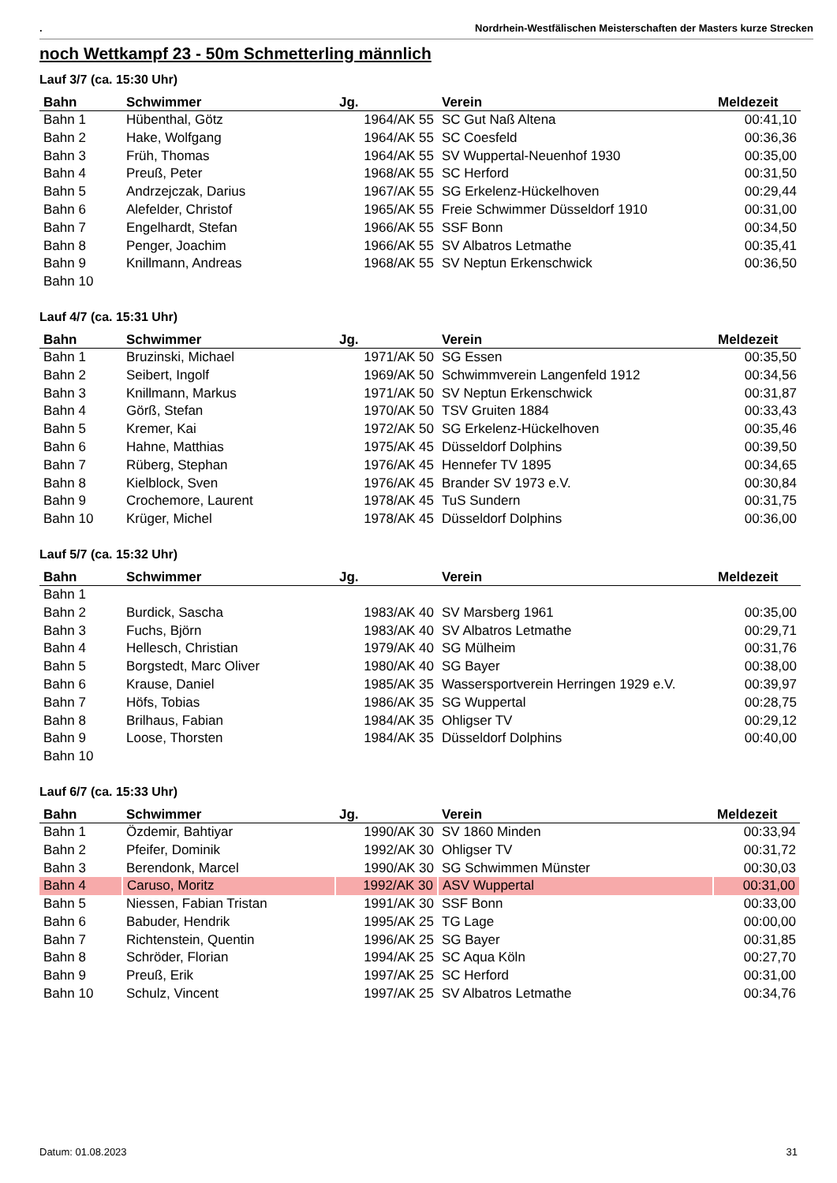. Nordrhein-Westfälischen Meisterschaften der Masters kurze Strecken
noch Wettkampf 23 - 50m Schmetterling männlich
Lauf 3/7 (ca. 15:30 Uhr)
| Bahn | Schwimmer | Jg. | Verein | Meldezeit |
| --- | --- | --- | --- | --- |
| Bahn 1 | Hübenthal, Götz | 1964/AK 55 | SC Gut Naß Altena | 00:41,10 |
| Bahn 2 | Hake, Wolfgang | 1964/AK 55 | SC Coesfeld | 00:36,36 |
| Bahn 3 | Früh, Thomas | 1964/AK 55 | SV Wuppertal-Neuenhof 1930 | 00:35,00 |
| Bahn 4 | Preuß, Peter | 1968/AK 55 | SC Herford | 00:31,50 |
| Bahn 5 | Andrzejczak, Darius | 1967/AK 55 | SG Erkelenz-Hückelhoven | 00:29,44 |
| Bahn 6 | Alefelder, Christof | 1965/AK 55 | Freie Schwimmer Düsseldorf 1910 | 00:31,00 |
| Bahn 7 | Engelhardt, Stefan | 1966/AK 55 | SSF Bonn | 00:34,50 |
| Bahn 8 | Penger, Joachim | 1966/AK 55 | SV Albatros Letmathe | 00:35,41 |
| Bahn 9 | Knillmann, Andreas | 1968/AK 55 | SV Neptun Erkenschwick | 00:36,50 |
| Bahn 10 | | | | |
Lauf 4/7 (ca. 15:31 Uhr)
| Bahn | Schwimmer | Jg. | Verein | Meldezeit |
| --- | --- | --- | --- | --- |
| Bahn 1 | Bruzinski, Michael | 1971/AK 50 | SG Essen | 00:35,50 |
| Bahn 2 | Seibert, Ingolf | 1969/AK 50 | Schwimmverein Langenfeld 1912 | 00:34,56 |
| Bahn 3 | Knillmann, Markus | 1971/AK 50 | SV Neptun Erkenschwick | 00:31,87 |
| Bahn 4 | Görß, Stefan | 1970/AK 50 | TSV Gruiten 1884 | 00:33,43 |
| Bahn 5 | Kremer, Kai | 1972/AK 50 | SG Erkelenz-Hückelhoven | 00:35,46 |
| Bahn 6 | Hahne, Matthias | 1975/AK 45 | Düsseldorf Dolphins | 00:39,50 |
| Bahn 7 | Rüberg, Stephan | 1976/AK 45 | Hennefer TV 1895 | 00:34,65 |
| Bahn 8 | Kielblock, Sven | 1976/AK 45 | Brander SV 1973 e.V. | 00:30,84 |
| Bahn 9 | Crochemore, Laurent | 1978/AK 45 | TuS Sundern | 00:31,75 |
| Bahn 10 | Krüger, Michel | 1978/AK 45 | Düsseldorf Dolphins | 00:36,00 |
Lauf 5/7 (ca. 15:32 Uhr)
| Bahn | Schwimmer | Jg. | Verein | Meldezeit |
| --- | --- | --- | --- | --- |
| Bahn 1 | | | | |
| Bahn 2 | Burdick, Sascha | 1983/AK 40 | SV Marsberg 1961 | 00:35,00 |
| Bahn 3 | Fuchs, Björn | 1983/AK 40 | SV Albatros Letmathe | 00:29,71 |
| Bahn 4 | Hellesch, Christian | 1979/AK 40 | SG Mülheim | 00:31,76 |
| Bahn 5 | Borgstedt, Marc Oliver | 1980/AK 40 | SG Bayer | 00:38,00 |
| Bahn 6 | Krause, Daniel | 1985/AK 35 | Wassersportverein Herringen 1929 e.V. | 00:39,97 |
| Bahn 7 | Höfs, Tobias | 1986/AK 35 | SG Wuppertal | 00:28,75 |
| Bahn 8 | Brilhaus, Fabian | 1984/AK 35 | Ohligser TV | 00:29,12 |
| Bahn 9 | Loose, Thorsten | 1984/AK 35 | Düsseldorf Dolphins | 00:40,00 |
| Bahn 10 | | | | |
Lauf 6/7 (ca. 15:33 Uhr)
| Bahn | Schwimmer | Jg. | Verein | Meldezeit |
| --- | --- | --- | --- | --- |
| Bahn 1 | Özdemir, Bahtiyar | 1990/AK 30 | SV 1860 Minden | 00:33,94 |
| Bahn 2 | Pfeifer, Dominik | 1992/AK 30 | Ohligser TV | 00:31,72 |
| Bahn 3 | Berendonk, Marcel | 1990/AK 30 | SG Schwimmen Münster | 00:30,03 |
| Bahn 4 | Caruso, Moritz | 1992/AK 30 | ASV Wuppertal | 00:31,00 |
| Bahn 5 | Niessen, Fabian Tristan | 1991/AK 30 | SSF Bonn | 00:33,00 |
| Bahn 6 | Babuder, Hendrik | 1995/AK 25 | TG Lage | 00:00,00 |
| Bahn 7 | Richtenstein, Quentin | 1996/AK 25 | SG Bayer | 00:31,85 |
| Bahn 8 | Schröder, Florian | 1994/AK 25 | SC Aqua Köln | 00:27,70 |
| Bahn 9 | Preuß, Erik | 1997/AK 25 | SC Herford | 00:31,00 |
| Bahn 10 | Schulz, Vincent | 1997/AK 25 | SV Albatros Letmathe | 00:34,76 |
Datum: 01.08.2023 31